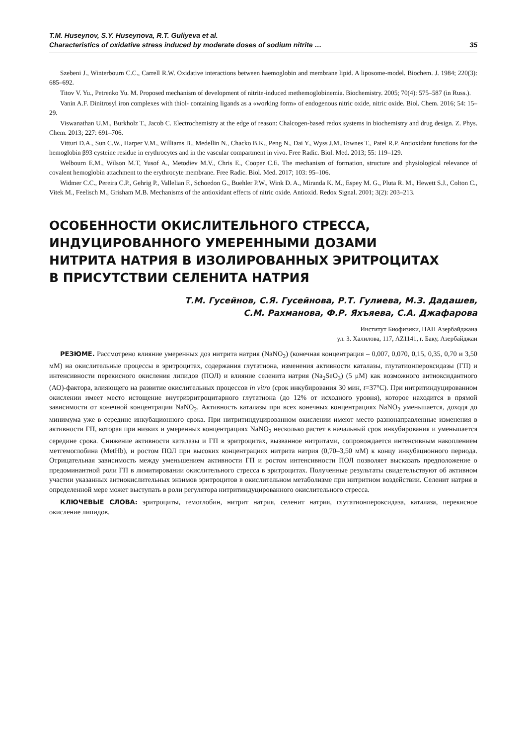T.M. Huseynov, S.Y. Huseynova, R.T. Guliyeva et al.
Characteristics of oxidative stress induced by moderate doses of sodium nitrite …
35
Szebeni J., Winterbourn C.C., Carrell R.W. Oxidative interactions between haemoglobin and membrane lipid. A liposome-model. Biochem. J. 1984; 220(3): 685–692.
Titov V. Yu., Petrenko Yu. M. Proposed mechanism of development of nitrite-induced methemoglobinemia. Biochemistry. 2005; 70(4): 575–587 (in Russ.).
Vanin A.F. Dinitrosyl iron complexes with thiol- containing ligands as a «working form» of endogenous nitric oxide, nitric oxide. Biol. Chem. 2016; 54: 15–29.
Viswanathan U.M., Burkholz T., Jacob C. Electrochemistry at the edge of reason: Chalcogen-based redox systems in biochemistry and drug design. Z. Phys. Chem. 2013; 227: 691–706.
Vitturi D.A., Sun C.W., Harper V.M., Williams B., Medellin N., Chacko B.K., Peng N., Dai Y., Wyss J.M.,Townes T., Patel R.P. Antioxidant functions for the hemoglobin β93 cysteine residue in erythrocytes and in the vascular compartment in vivo. Free Radic. Biol. Med. 2013; 55: 119–129.
Welbourn E.M., Wilson M.T, Yusof A., Metodiev M.V., Chris E., Cooper C.E. The mechanism of formation, structure and physiological relevance of covalent hemoglobin attachment to the erythrocyte membrane. Free Radic. Biol. Med. 2017; 103: 95–106.
Widmer C.C., Pereira C.P., Gehrig P., Vallelian F., Schoedon G., Buehler P.W., Wink D. A., Miranda K. M., Espey M. G., Pluta R. M., Hewett S.J., Colton C., Vitek M., Feelisch M., Grisham M.B. Mechanisms of the antioxidant effects of nitric oxide. Antioxid. Redox Signal. 2001; 3(2): 203–213.
ОСОБЕННОСТИ ОКИСЛИТЕЛЬНОГО СТРЕССА,
ИНДУЦИРОВАННОГО УМЕРЕННЫМИ ДОЗАМИ
НИТРИТА НАТРИЯ В ИЗОЛИРОВАННЫХ ЭРИТРОЦИТАХ
В ПРИСУТСТВИИ СЕЛЕНИТА НАТРИЯ
Т.М. Гусейнов, С.Я. Гусейнова, Р.Т. Гулиева, М.З. Дадашев,
С.М. Рахманова, Ф.Р. Яхъяева, С.А. Джафарова
Институт Биофизики, НАН Азербайджана
ул. З. Халилова, 117, AZ1141, г. Баку, Азербайджан
РЕЗЮМЕ. Рассмотрено влияние умеренных доз нитрита натрия (NaNO<sub>2</sub>) (конечная концентрация – 0,007, 0,070, 0,15, 0,35, 0,70 и 3,50 мМ) на окислительные процессы в эритроцитах, содержания глутатиона, изменения активности каталазы, глутатионпероксидазы (ГП) и интенсивности перекисного окисления липидов (ПОЛ) и влияние селенита натрия (Na<sub>2</sub>SeO<sub>3</sub>) (5 μМ) как возможного антиоксидантного (АО)-фактора, влияющего на развитие окислительных процессов in vitro (срок инкубирования 30 мин, t=37°С). При нитритиндуцированном окислении имеет место истощение внутриэритроцитарного глутатиона (до 12% от исходного уровня), которое находится в прямой зависимости от конечной концентрации NaNO<sub>2</sub>. Активность каталазы при всех конечных концентрациях NaNO<sub>2</sub> уменьшается, доходя до минимума уже в середине инкубационного срока. При нитритиндуцированном окислении имеют место разнонаправленные изменения в активности ГП, которая при низких и умеренных концентрациях NaNO<sub>2</sub> несколько растет в начальный срок инкубирования и уменьшается середине срока. Снижение активности каталазы и ГП в эритроцитах, вызванное нитритами, сопровождается интенсивным накоплением метгемоглобина (MetHb), и ростом ПОЛ при высоких концентрациях нитрита натрия (0,70–3,50 мМ) к концу инкубационного периода. Отрицательная зависимость между уменьшением активности ГП и ростом интенсивности ПОЛ позволяет высказать предположение о предоминантной роли ГП в лимитировании окислительного стресса в эритроцитах. Полученные результаты свидетельствуют об активном участии указанных антиокислительных энзимов эритроцитов в окислительном метаболизме при нитритном воздействии. Селенит натрия в определенной мере может выступать в роли регулятора нитритиндуцированного окислительного стресса.
КЛЮЧЕВЫЕ СЛОВА: эритроциты, гемоглобин, нитрит натрия, селенит натрия, глутатионпероксидаза, каталаза, перекисное окисление липидов.